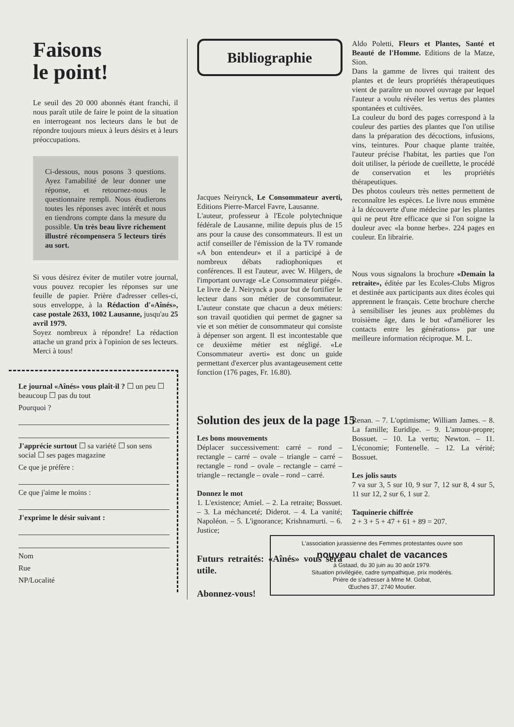Faisons
le point!
Le seuil des 20 000 abonnés étant franchi, il nous paraît utile de faire le point de la situation en interrogeant nos lecteurs dans le but de répondre toujours mieux à leurs désirs et à leurs préoccupations.
Ci-dessous, nous posons 3 questions. Ayez l'amabilité de leur donner une réponse, et retournez-nous le questionnaire rempli. Nous étudierons toutes les réponses avec intérêt et nous en tiendrons compte dans la mesure du possible. Un très beau livre richement illustré récompensera 5 lecteurs tirés au sort.
Si vous désirez éviter de mutiler votre journal, vous pouvez recopier les réponses sur une feuille de papier. Prière d'adresser celles-ci, sous enveloppe, à la Rédaction d'«Aînés», case postale 2633, 1002 Lausanne, jusqu'au 25 avril 1979.
Soyez nombreux à répondre! La rédaction attache un grand prix à l'opinion de ses lecteurs. Merci à tous!
Le journal «Aînés» vous plaît-il ? ☐ un peu ☐ beaucoup ☐ pas du tout
Pourquoi ?
J'apprécie surtout ☐ sa variété ☐ son sens social ☐ ses pages magazine
Ce que je préfère :
Ce que j'aime le moins :
J'exprime le désir suivant :
Nom
Rue
NP/Localité
Bibliographie
Jacques Neirynck, Le Consommateur averti, Editions Pierre-Marcel Favre, Lausanne.
L'auteur, professeur à l'Ecole polytechnique fédérale de Lausanne, milite depuis plus de 15 ans pour la cause des consommateurs. Il est un actif conseiller de l'émission de la TV romande «A bon entendeur» et il a participé à de nombreux débats radiophoniques et conférences. Il est l'auteur, avec W. Hilgers, de l'important ouvrage «Le Consommateur piégé». Le livre de J. Neirynck a pour but de fortifier le lecteur dans son métier de consommateur. L'auteur constate que chacun a deux métiers: son travail quotidien qui permet de gagner sa vie et son métier de consommateur qui consiste à dépenser son argent. Il est incontestable que ce deuxième métier est négligé. «Le Consommateur averti» est donc un guide permettant d'exercer plus avantageusement cette fonction (176 pages, Fr. 16.80).
Solution des jeux de la page 15
Les bons mouvements
Déplacer successivement: carré – rond – rectangle – carré – ovale – triangle – carré – rectangle – rond – ovale – rectangle – carré – triangle – rectangle – ovale – rond – carré.
Donnez le mot
1. L'existence; Amiel. – 2. La retraite; Bossuet. – 3. La méchanceté; Diderot. – 4. La vanité; Napoléon. – 5. L'ignorance; Krishnamurti. – 6. Justice;
Futurs retraités: «Aînés» vous sera utile.
Abonnez-vous!
Aldo Poletti, Fleurs et Plantes, Santé et Beauté de l'Homme. Editions de la Matze, Sion.
Dans la gamme de livres qui traitent des plantes et de leurs propriétés thérapeutiques vient de paraître un nouvel ouvrage par lequel l'auteur a voulu révéler les vertus des plantes spontanées et cultivées.
La couleur du bord des pages correspond à la couleur des parties des plantes que l'on utilise dans la préparation des décoctions, infusions, vins, teintures. Pour chaque plante traitée, l'auteur précise l'habitat, les parties que l'on doit utiliser, la période de cueillette, le procédé de conservation et les propriétés thérapeutiques.
Des photos couleurs très nettes permettent de reconnaître les espèces. Le livre nous emmène à la découverte d'une médecine par les plantes qui ne peut être efficace que si l'on soigne la douleur avec «la bonne herbe». 224 pages en couleur. En librairie.
Nous vous signalons la brochure «Demain la retraite», éditée par les Ecoles-Clubs Migros et destinée aux participants aux dites écoles qui apprennent le français. Cette brochure cherche à sensibiliser les jeunes aux problèmes du troisième âge, dans le but «d'améliorer les contacts entre les générations» par une meilleure information réciproque. M. L.
Renan. – 7. L'optimisme; William James. – 8. La famille; Euridipe. – 9. L'amour-propre; Bossuet. – 10. La vertu; Newton. – 11. L'économie; Fontenelle. – 12. La vérité; Bossuet.
Les jolis sauts
7 va sur 3, 5 sur 10, 9 sur 7, 12 sur 8, 4 sur 5, 11 sur 12, 2 sur 6, 1 sur 2.
Taquinerie chiffrée
2 + 3 + 5 + 47 + 61 + 89 = 207.
L'association jurassienne des Femmes protestantes ouvre son
nouveau chalet de vacances
à Gstaad, du 30 juin au 30 août 1979.
Situation privilégiée, cadre sympathique, prix modérés.
Prière de s'adresser à Mme M. Gobat,
Œuches 37, 2740 Moutier.